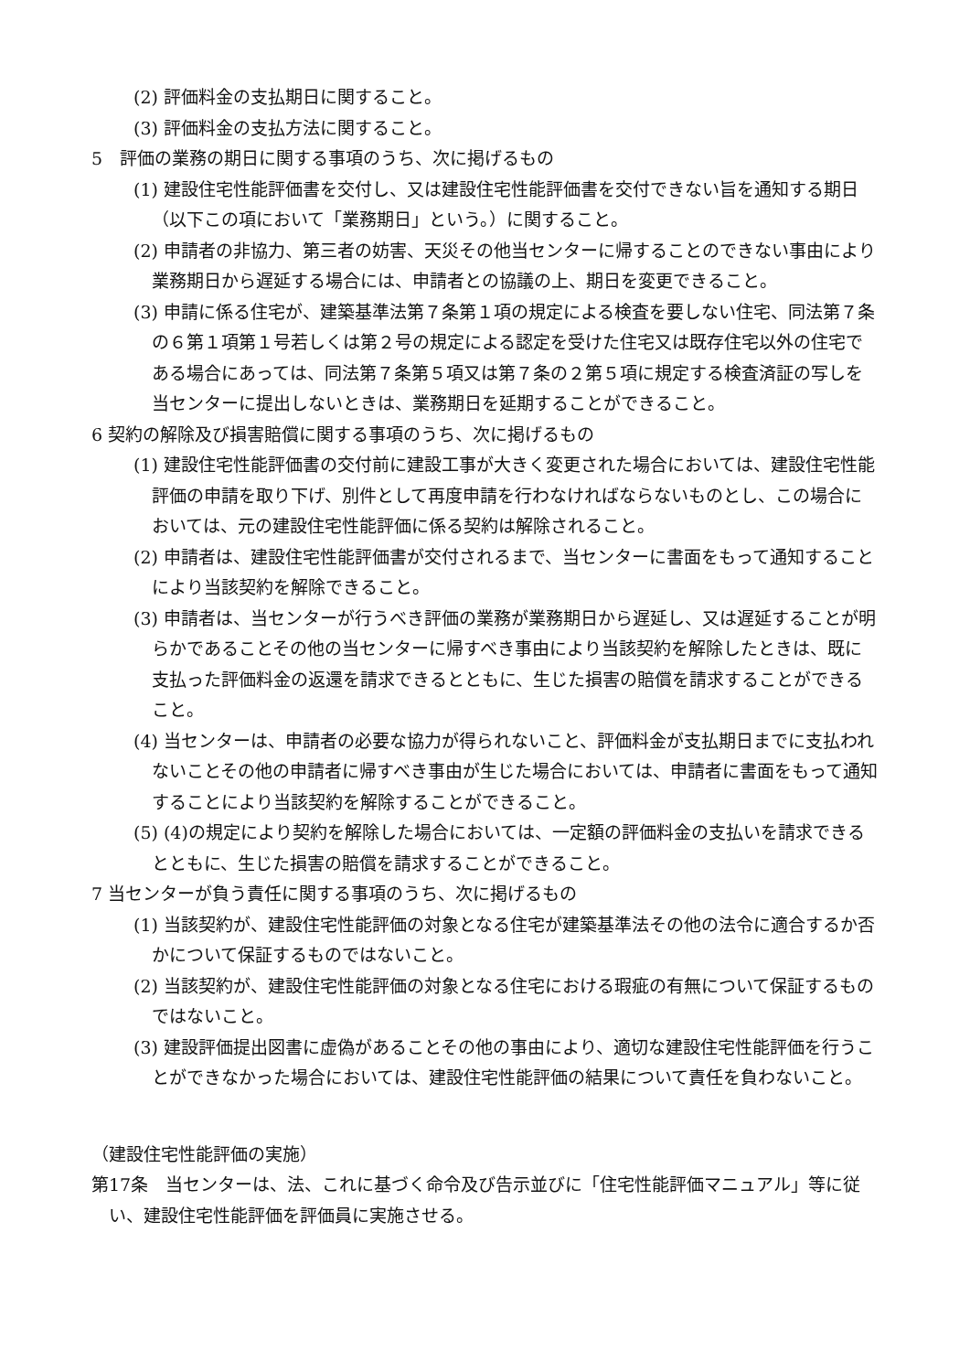(2) 評価料金の支払期日に関すること。
(3) 評価料金の支払方法に関すること。
5　評価の業務の期日に関する事項のうち、次に掲げるもの
(1) 建設住宅性能評価書を交付し、又は建設住宅性能評価書を交付できない旨を通知する期日（以下この項において「業務期日」という。）に関すること。
(2) 申請者の非協力、第三者の妨害、天災その他当センターに帰することのできない事由により業務期日から遅延する場合には、申請者との協議の上、期日を変更できること。
(3) 申請に係る住宅が、建築基準法第７条第１項の規定による検査を要しない住宅、同法第７条の６第１項第１号若しくは第２号の規定による認定を受けた住宅又は既存住宅以外の住宅である場合にあっては、同法第７条第５項又は第７条の２第５項に規定する検査済証の写しを当センターに提出しないときは、業務期日を延期することができること。
6 契約の解除及び損害賠償に関する事項のうち、次に掲げるもの
(1) 建設住宅性能評価書の交付前に建設工事が大きく変更された場合においては、建設住宅性能評価の申請を取り下げ、別件として再度申請を行わなければならないものとし、この場合においては、元の建設住宅性能評価に係る契約は解除されること。
(2) 申請者は、建設住宅性能評価書が交付されるまで、当センターに書面をもって通知することにより当該契約を解除できること。
(3) 申請者は、当センターが行うべき評価の業務が業務期日から遅延し、又は遅延することが明らかであることその他の当センターに帰すべき事由により当該契約を解除したときは、既に支払った評価料金の返還を請求できるとともに、生じた損害の賠償を請求することができること。
(4) 当センターは、申請者の必要な協力が得られないこと、評価料金が支払期日までに支払われないことその他の申請者に帰すべき事由が生じた場合においては、申請者に書面をもって通知することにより当該契約を解除することができること。
(5) (4)の規定により契約を解除した場合においては、一定額の評価料金の支払いを請求できるとともに、生じた損害の賠償を請求することができること。
7 当センターが負う責任に関する事項のうち、次に掲げるもの
(1) 当該契約が、建設住宅性能評価の対象となる住宅が建築基準法その他の法令に適合するか否かについて保証するものではないこと。
(2) 当該契約が、建設住宅性能評価の対象となる住宅における瑕疵の有無について保証するものではないこと。
(3) 建設評価提出図書に虚偽があることその他の事由により、適切な建設住宅性能評価を行うことができなかった場合においては、建設住宅性能評価の結果について責任を負わないこと。
（建設住宅性能評価の実施）
第17条　当センターは、法、これに基づく命令及び告示並びに「住宅性能評価マニュアル」等に従い、建設住宅性能評価を評価員に実施させる。